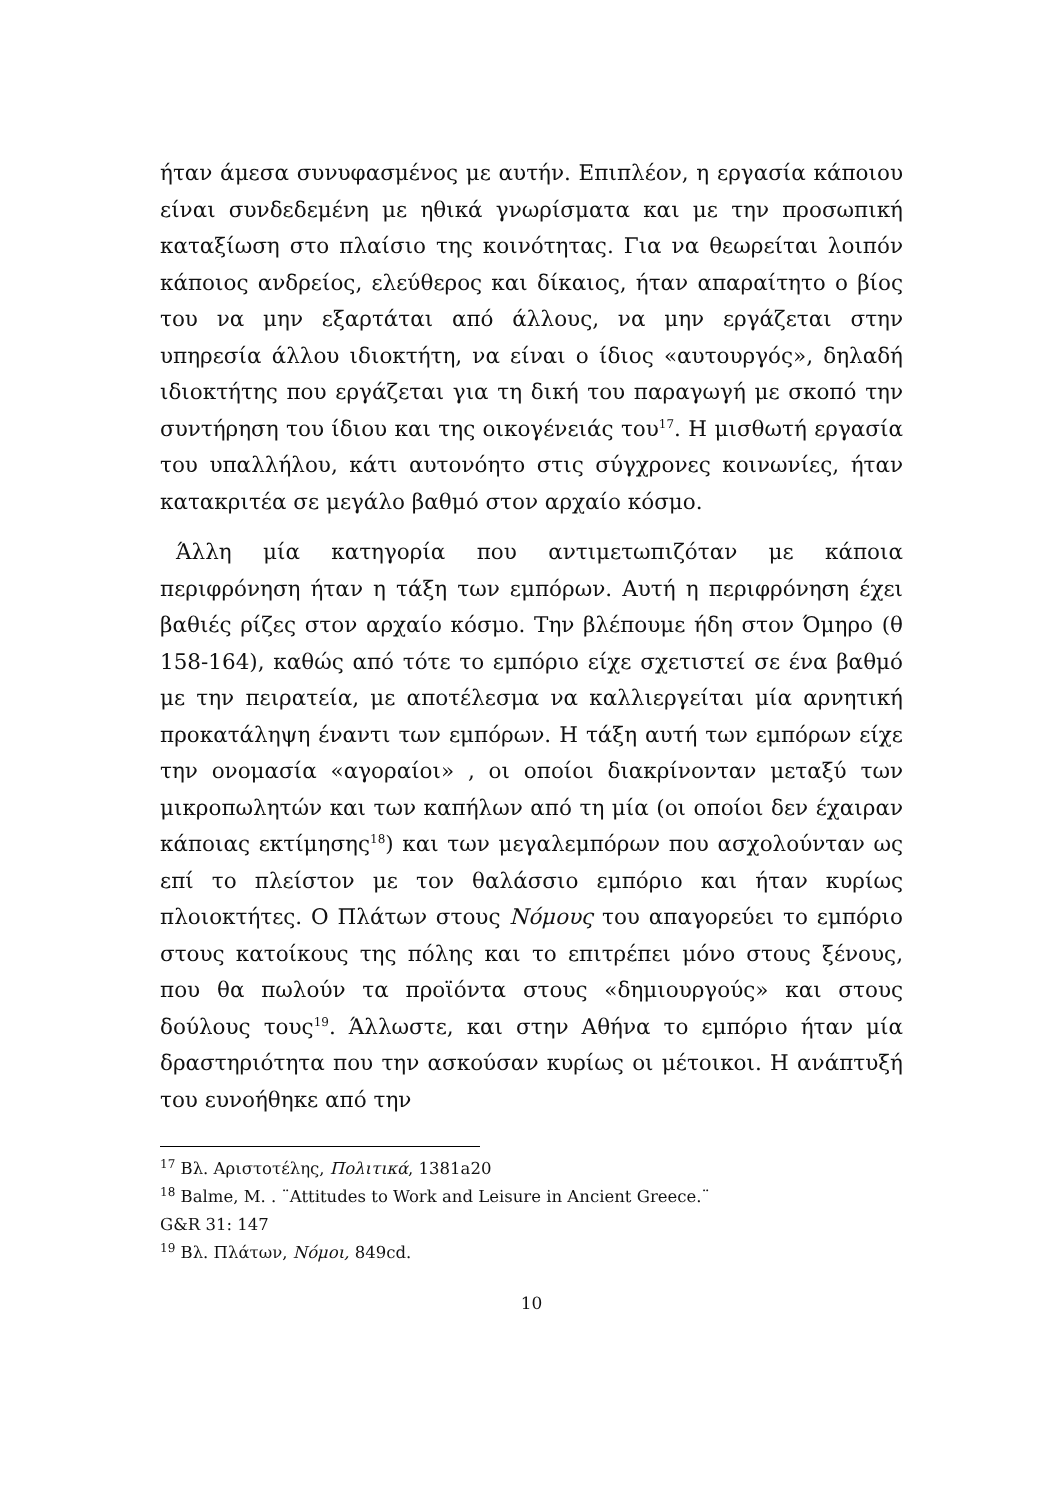ήταν άμεσα συνυφασμένος με αυτήν. Επιπλέον, η εργασία κάποιου είναι συνδεδεμένη με ηθικά γνωρίσματα και με την προσωπική καταξίωση στο πλαίσιο της κοινότητας. Για να θεωρείται λοιπόν κάποιος ανδρείος, ελεύθερος και δίκαιος, ήταν απαραίτητο ο βίος του να μην εξαρτάται από άλλους, να μην εργάζεται στην υπηρεσία άλλου ιδιοκτήτη, να είναι ο ίδιος «αυτουργός», δηλαδή ιδιοκτήτης που εργάζεται για τη δική του παραγωγή με σκοπό την συντήρηση του ίδιου και της οικογένειάς του<sup>17</sup>. Η μισθωτή εργασία του υπαλλήλου, κάτι αυτονόητο στις σύγχρονες κοινωνίες, ήταν κατακριτέα σε μεγάλο βαθμό στον αρχαίο κόσμο.
Άλλη μία κατηγορία που αντιμετωπιζόταν με κάποια περιφρόνηση ήταν η τάξη των εμπόρων. Αυτή η περιφρόνηση έχει βαθιές ρίζες στον αρχαίο κόσμο. Την βλέπουμε ήδη στον Όμηρο (θ 158-164), καθώς από τότε το εμπόριο είχε σχετιστεί σε ένα βαθμό με την πειρατεία, με αποτέλεσμα να καλλιεργείται μία αρνητική προκατάληψη έναντι των εμπόρων. Η τάξη αυτή των εμπόρων είχε την ονομασία «αγοραίοι» , οι οποίοι διακρίνονταν μεταξύ των μικροπωλητών και των καπήλων από τη μία (οι οποίοι δεν έχαιραν κάποιας εκτίμησης<sup>18</sup>) και των μεγαλεμπόρων που ασχολούνταν ως επί το πλείστον με τον θαλάσσιο εμπόριο και ήταν κυρίως πλοιοκτήτες. Ο Πλάτων στους Νόμους του απαγορεύει το εμπόριο στους κατοίκους της πόλης και το επιτρέπει μόνο στους ξένους, που θα πωλούν τα προϊόντα στους «δημιουργούς» και στους δούλους τους<sup>19</sup>. Άλλωστε, και στην Αθήνα το εμπόριο ήταν μία δραστηριότητα που την ασκούσαν κυρίως οι μέτοικοι. Η ανάπτυξή του ευνοήθηκε από την
<sup>17</sup> Βλ. Αριστοτέλης, Πολιτικά, 1381a20
<sup>18</sup> Balme, M. . ¨Attitudes to Work and Leisure in Ancient Greece.¨
G&R 31: 147
<sup>19</sup> Βλ. Πλάτων, Νόμοι, 849cd.
10